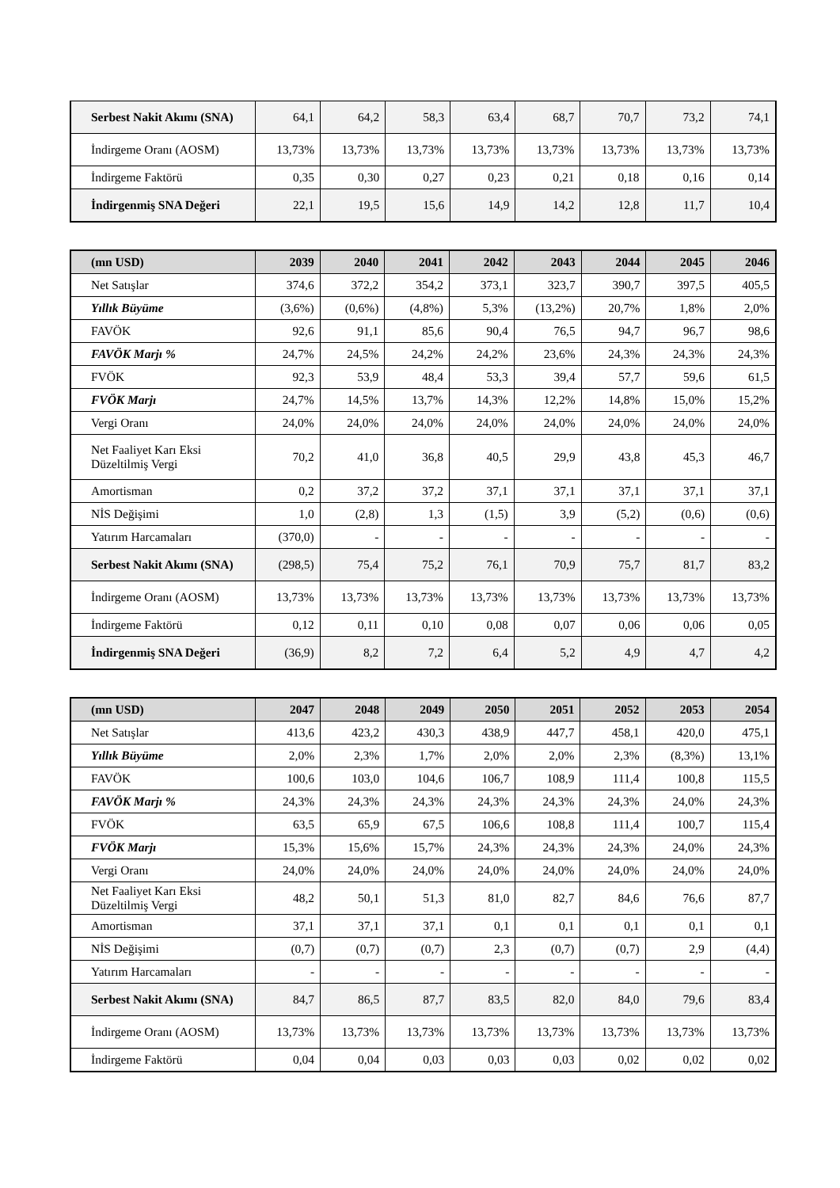| Serbest Nakit Akımı (SNA) | 64,1 | 64,2 | 58,3 | 63,4 | 68,7 | 70,7 | 73,2 | 74,1 |
| İndirgeme Oranı (AOSM) | 13,73% | 13,73% | 13,73% | 13,73% | 13,73% | 13,73% | 13,73% | 13,73% |
| İndirgeme Faktörü | 0,35 | 0,30 | 0,27 | 0,23 | 0,21 | 0,18 | 0,16 | 0,14 |
| İndirgenmiş SNA Değeri | 22,1 | 19,5 | 15,6 | 14,9 | 14,2 | 12,8 | 11,7 | 10,4 |
| (mn USD) | 2039 | 2040 | 2041 | 2042 | 2043 | 2044 | 2045 | 2046 |
| --- | --- | --- | --- | --- | --- | --- | --- | --- |
| Net Satışlar | 374,6 | 372,2 | 354,2 | 373,1 | 323,7 | 390,7 | 397,5 | 405,5 |
| Yıllık Büyüme | (3,6%) | (0,6%) | (4,8%) | 5,3% | (13,2%) | 20,7% | 1,8% | 2,0% |
| FAVÖK | 92,6 | 91,1 | 85,6 | 90,4 | 76,5 | 94,7 | 96,7 | 98,6 |
| FAVÖK Marjı % | 24,7% | 24,5% | 24,2% | 24,2% | 23,6% | 24,3% | 24,3% | 24,3% |
| FVÖK | 92,3 | 53,9 | 48,4 | 53,3 | 39,4 | 57,7 | 59,6 | 61,5 |
| FVÖK Marjı | 24,7% | 14,5% | 13,7% | 14,3% | 12,2% | 14,8% | 15,0% | 15,2% |
| Vergi Oranı | 24,0% | 24,0% | 24,0% | 24,0% | 24,0% | 24,0% | 24,0% | 24,0% |
| Net Faaliyet Karı Eksi Düzeltilmiş Vergi | 70,2 | 41,0 | 36,8 | 40,5 | 29,9 | 43,8 | 45,3 | 46,7 |
| Amortisman | 0,2 | 37,2 | 37,2 | 37,1 | 37,1 | 37,1 | 37,1 | 37,1 |
| NİS Değişimi | 1,0 | (2,8) | 1,3 | (1,5) | 3,9 | (5,2) | (0,6) | (0,6) |
| Yatırım Harcamaları | (370,0) | - | - | - | - | - | - | - |
| Serbest Nakit Akımı (SNA) | (298,5) | 75,4 | 75,2 | 76,1 | 70,9 | 75,7 | 81,7 | 83,2 |
| İndirgeme Oranı (AOSM) | 13,73% | 13,73% | 13,73% | 13,73% | 13,73% | 13,73% | 13,73% | 13,73% |
| İndirgeme Faktörü | 0,12 | 0,11 | 0,10 | 0,08 | 0,07 | 0,06 | 0,06 | 0,05 |
| İndirgenmiş SNA Değeri | (36,9) | 8,2 | 7,2 | 6,4 | 5,2 | 4,9 | 4,7 | 4,2 |
| (mn USD) | 2047 | 2048 | 2049 | 2050 | 2051 | 2052 | 2053 | 2054 |
| --- | --- | --- | --- | --- | --- | --- | --- | --- |
| Net Satışlar | 413,6 | 423,2 | 430,3 | 438,9 | 447,7 | 458,1 | 420,0 | 475,1 |
| Yıllık Büyüme | 2,0% | 2,3% | 1,7% | 2,0% | 2,0% | 2,3% | (8,3%) | 13,1% |
| FAVÖK | 100,6 | 103,0 | 104,6 | 106,7 | 108,9 | 111,4 | 100,8 | 115,5 |
| FAVÖK Marjı % | 24,3% | 24,3% | 24,3% | 24,3% | 24,3% | 24,3% | 24,0% | 24,3% |
| FVÖK | 63,5 | 65,9 | 67,5 | 106,6 | 108,8 | 111,4 | 100,7 | 115,4 |
| FVÖK Marjı | 15,3% | 15,6% | 15,7% | 24,3% | 24,3% | 24,3% | 24,0% | 24,3% |
| Vergi Oranı | 24,0% | 24,0% | 24,0% | 24,0% | 24,0% | 24,0% | 24,0% | 24,0% |
| Net Faaliyet Karı Eksi Düzeltilmiş Vergi | 48,2 | 50,1 | 51,3 | 81,0 | 82,7 | 84,6 | 76,6 | 87,7 |
| Amortisman | 37,1 | 37,1 | 37,1 | 0,1 | 0,1 | 0,1 | 0,1 | 0,1 |
| NİS Değişimi | (0,7) | (0,7) | (0,7) | 2,3 | (0,7) | (0,7) | 2,9 | (4,4) |
| Yatırım Harcamaları | - | - | - | - | - | - | - | - |
| Serbest Nakit Akımı (SNA) | 84,7 | 86,5 | 87,7 | 83,5 | 82,0 | 84,0 | 79,6 | 83,4 |
| İndirgeme Oranı (AOSM) | 13,73% | 13,73% | 13,73% | 13,73% | 13,73% | 13,73% | 13,73% | 13,73% |
| İndirgeme Faktörü | 0,04 | 0,04 | 0,03 | 0,03 | 0,03 | 0,02 | 0,02 | 0,02 |